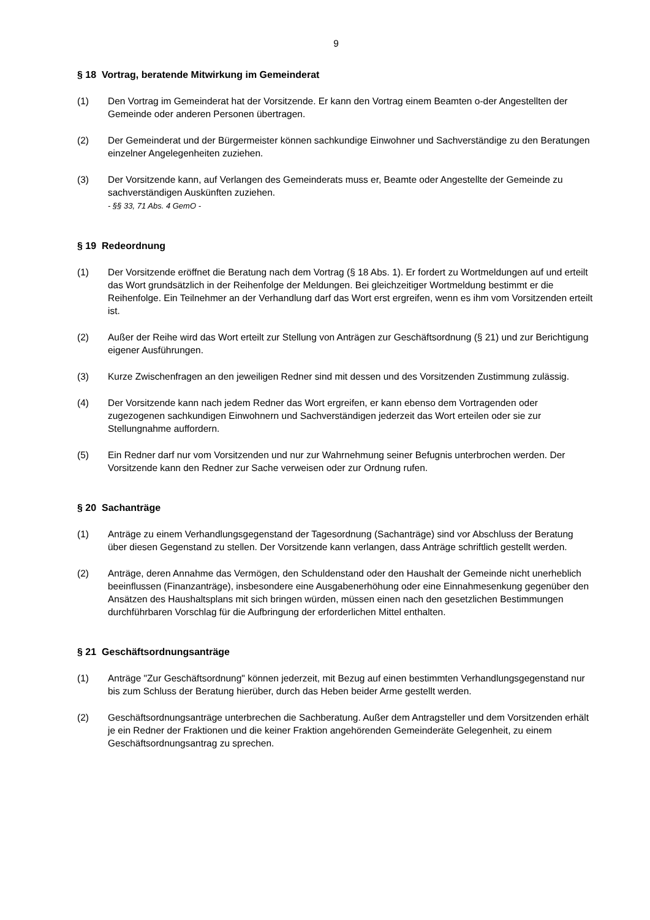9
§ 18 Vortrag, beratende Mitwirkung im Gemeinderat
(1) Den Vortrag im Gemeinderat hat der Vorsitzende. Er kann den Vortrag einem Beamten o-der Angestellten der Gemeinde oder anderen Personen übertragen.
(2) Der Gemeinderat und der Bürgermeister können sachkundige Einwohner und Sachverständige zu den Beratungen einzelner Angelegenheiten zuziehen.
(3) Der Vorsitzende kann, auf Verlangen des Gemeinderats muss er, Beamte oder Angestellte der Gemeinde zu sachverständigen Auskünften zuziehen.
- §§ 33, 71 Abs. 4 GemO -
§ 19 Redeordnung
(1) Der Vorsitzende eröffnet die Beratung nach dem Vortrag (§ 18 Abs. 1). Er fordert zu Wortmeldungen auf und erteilt das Wort grundsätzlich in der Reihenfolge der Meldungen. Bei gleichzeitiger Wortmeldung bestimmt er die Reihenfolge. Ein Teilnehmer an der Verhandlung darf das Wort erst ergreifen, wenn es ihm vom Vorsitzenden erteilt ist.
(2) Außer der Reihe wird das Wort erteilt zur Stellung von Anträgen zur Geschäftsordnung (§ 21) und zur Berichtigung eigener Ausführungen.
(3) Kurze Zwischenfragen an den jeweiligen Redner sind mit dessen und des Vorsitzenden Zustimmung zulässig.
(4) Der Vorsitzende kann nach jedem Redner das Wort ergreifen, er kann ebenso dem Vortragenden oder zugezogenen sachkundigen Einwohnern und Sachverständigen jederzeit das Wort erteilen oder sie zur Stellungnahme auffordern.
(5) Ein Redner darf nur vom Vorsitzenden und nur zur Wahrnehmung seiner Befugnis unterbrochen werden. Der Vorsitzende kann den Redner zur Sache verweisen oder zur Ordnung rufen.
§ 20 Sachanträge
(1) Anträge zu einem Verhandlungsgegenstand der Tagesordnung (Sachanträge) sind vor Abschluss der Beratung über diesen Gegenstand zu stellen. Der Vorsitzende kann verlangen, dass Anträge schriftlich gestellt werden.
(2) Anträge, deren Annahme das Vermögen, den Schuldenstand oder den Haushalt der Gemeinde nicht unerheblich beeinflussen (Finanzanträge), insbesondere eine Ausgabenerhöhung oder eine Einnahmesenkung gegenüber den Ansätzen des Haushaltsplans mit sich bringen würden, müssen einen nach den gesetzlichen Bestimmungen durchführbaren Vorschlag für die Aufbringung der erforderlichen Mittel enthalten.
§ 21 Geschäftsordnungsanträge
(1) Anträge "Zur Geschäftsordnung" können jederzeit, mit Bezug auf einen bestimmten Verhandlungsgegenstand nur bis zum Schluss der Beratung hierüber, durch das Heben beider Arme gestellt werden.
(2) Geschäftsordnungsanträge unterbrechen die Sachberatung. Außer dem Antragsteller und dem Vorsitzenden erhält je ein Redner der Fraktionen und die keiner Fraktion angehörenden Gemeinderäte Gelegenheit, zu einem Geschäftsordnungsantrag zu sprechen.